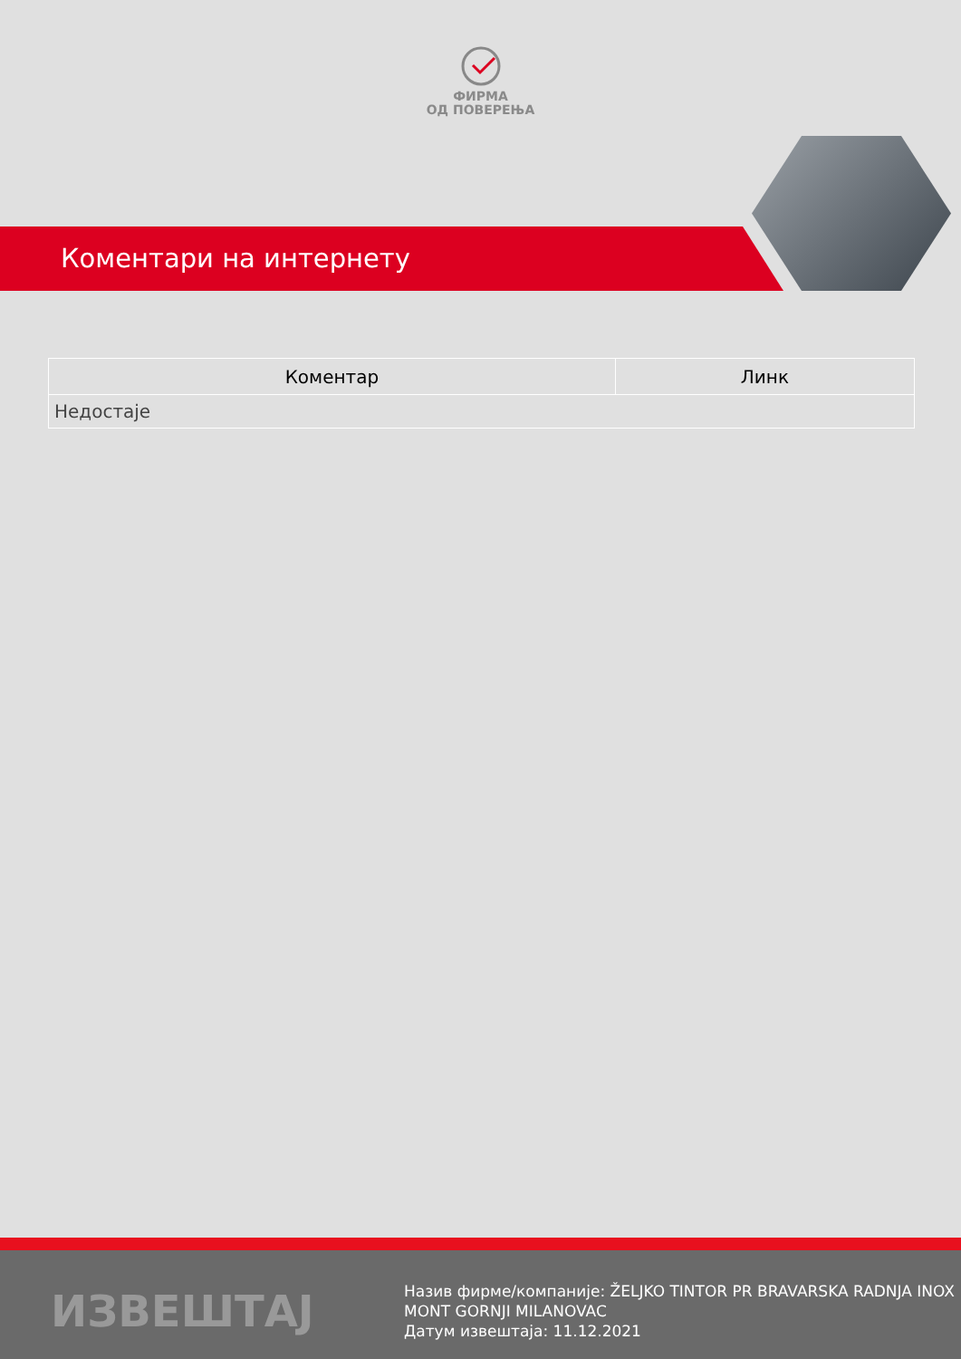ФИРМА
ОД ПОВЕРЕЊА
Коментари на интернету
| Коментар | Линк |
| --- | --- |
| Недостаје | |
ИЗВЕШТАЈ
Назив фирме/компаније: ŽELJKO TINTOR PR BRAVARSKA RADNJA INOX
MONT GORNJI MILANOVAC
Датум извештаја: 11.12.2021